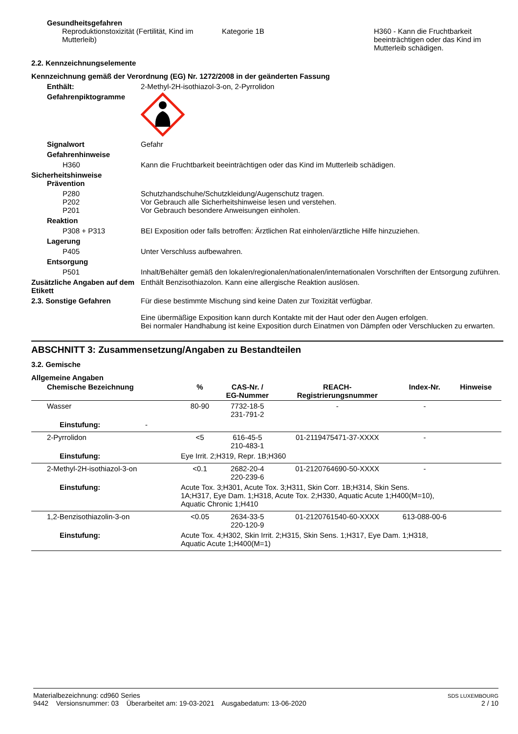Gesundheitsgefahren
Reproduktionstoxizität (Fertilität, Kind im Mutterleib)
Kategorie 1B H360 - Kann die Fruchtbarkeit beeinträchtigen oder das Kind im Mutterleib schädigen.
2.2. Kennzeichnungselemente
Kennzeichnung gemäß der Verordnung (EG) Nr. 1272/2008 in der geänderten Fassung
Enthält: 2-Methyl-2H-isothiazol-3-on, 2-Pyrrolidon
Gefahrenpiktogramme
Signalwort Gefahr
Gefahrenhinweise
H360 Kann die Fruchtbarkeit beeinträchtigen oder das Kind im Mutterleib schädigen.
Sicherheitshinweise
Prävention
P280
P202
P201
Schutzhandschuhe/Schutzkleidung/Augenschutz tragen.
Vor Gebrauch alle Sicherheitshinweise lesen und verstehen.
Vor Gebrauch besondere Anweisungen einholen.
Reaktion
P308 + P313 BEI Exposition oder falls betroffen: Ärztlichen Rat einholen/ärztliche Hilfe hinzuziehen.
Lagerung
P405 Unter Verschluss aufbewahren.
Entsorgung
P501 Inhalt/Behälter gemäß den lokalen/regionalen/nationalen/internationalen Vorschriften der Entsorgung zuführen.
Zusätzliche Angaben auf dem Etikett
Enthält Benzisothiazolon. Kann eine allergische Reaktion auslösen.
2.3. Sonstige Gefahren Für diese bestimmte Mischung sind keine Daten zur Toxizität verfügbar.
Eine übermäßige Exposition kann durch Kontakte mit der Haut oder den Augen erfolgen.
Bei normaler Handhabung ist keine Exposition durch Einatmen von Dämpfen oder Verschlucken zu erwarten.
ABSCHNITT 3: Zusammensetzung/Angaben zu Bestandteilen
3.2. Gemische
Allgemeine Angaben
| Chemische Bezeichnung | % | CAS-Nr. / EG-Nummer | REACH- Registrierungsnummer | Index-Nr. | Hinweise |
| --- | --- | --- | --- | --- | --- |
| Wasser | 80-90 | 7732-18-5 231-791-2 | - | - | |
| Einstufung: - | | | | | |
| 2-Pyrrolidon | <5 | 616-45-5 210-483-1 | 01-2119475471-37-XXXX | - | |
| Einstufung: | Eye Irrit. 2;H319, Repr. 1B;H360 | | | | |
| 2-Methyl-2H-isothiazol-3-on | <0.1 | 2682-20-4 220-239-6 | 01-2120764690-50-XXXX | - | |
| Einstufung: | Acute Tox. 3;H301, Acute Tox. 3;H311, Skin Corr. 1B;H314, Skin Sens. 1A;H317, Eye Dam. 1;H318, Acute Tox. 2;H330, Aquatic Acute 1;H400(M=10), Aquatic Chronic 1;H410 | | | | |
| 1,2-Benzisothiazolin-3-on | <0.05 | 2634-33-5 220-120-9 | 01-2120761540-60-XXXX | 613-088-00-6 | |
| Einstufung: | Acute Tox. 4;H302, Skin Irrit. 2;H315, Skin Sens. 1;H317, Eye Dam. 1;H318, Aquatic Acute 1;H400(M=1) | | | | |
Materialbezeichnung: cd960 Series
9442 Versionsnummer: 03 Überarbeitet am: 19-03-2021 Ausgabedatum: 13-06-2020
SDS LUXEMBOURG
2 / 10